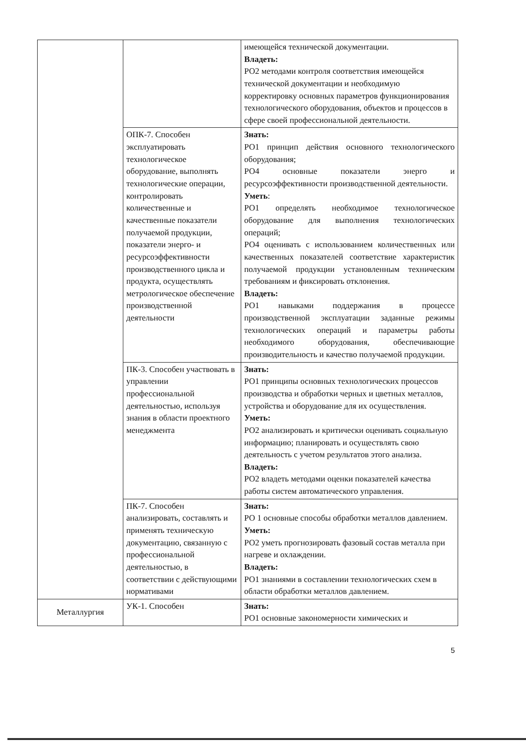| | | имеющейся технической документации. Владеть: РО2 методами контроля соответствия имеющейся технической документации и необходимую корректировку основных параметров функционирования технологического оборудования, объектов и процессов в сфере своей профессиональной деятельности. |
| | ОПК-7. Способен эксплуатировать технологическое оборудование, выполнять технологические операции, контролировать количественные и качественные показатели получаемой продукции, показатели энерго- и ресурсоэффективности производственного цикла и продукта, осуществлять метрологическое обеспечение производственной деятельности | Знать: РО1 принцип действия основного технологического оборудования; РО4 основные показатели энерго и ресурсоэффективности производственной деятельности. Уметь : РО1 определять необходимое технологическое оборудование для выполнения технологических операций; РО4 оценивать с использованием количественных или качественных показателей соответствие характеристик получаемой продукции установленным техническим требованиям и фиксировать отклонения. Владеть: РО1 навыками поддержания в процессе производственной эксплуатации заданные режимы технологических операций и параметры работы необходимого оборудования, обеспечивающие производительность и качество получаемой продукции. |
| | ПК-3. Способен участвовать в управлении профессиональной деятельностью, используя знания в области проектного менеджмента | Знать: РО1 принципы основных технологических процессов производства и обработки черных и цветных металлов, устройства и оборудование для их осуществления. Уметь: РО2 анализировать и критически оценивать социальную информацию; планировать и осуществлять свою деятельность с учетом результатов этого анализа. Владеть: РО2 владеть методами оценки показателей качества работы систем автоматического управления. |
| | ПК-7. Способен анализировать, составлять и применять техническую документацию, связанную с профессиональной деятельностью, в соответствии с действующими нормативами | Знать: РО 1 основные способы обработки металлов давлением. Уметь: РО2 уметь прогнозировать фазовый состав металла при нагреве и охлаждении. Владеть: РО1 знаниями в составлении технологических схем в области обработки металлов давлением. |
| Металлургия | УК-1. Способен | Знать: РО1 основные закономерности химических и |
5